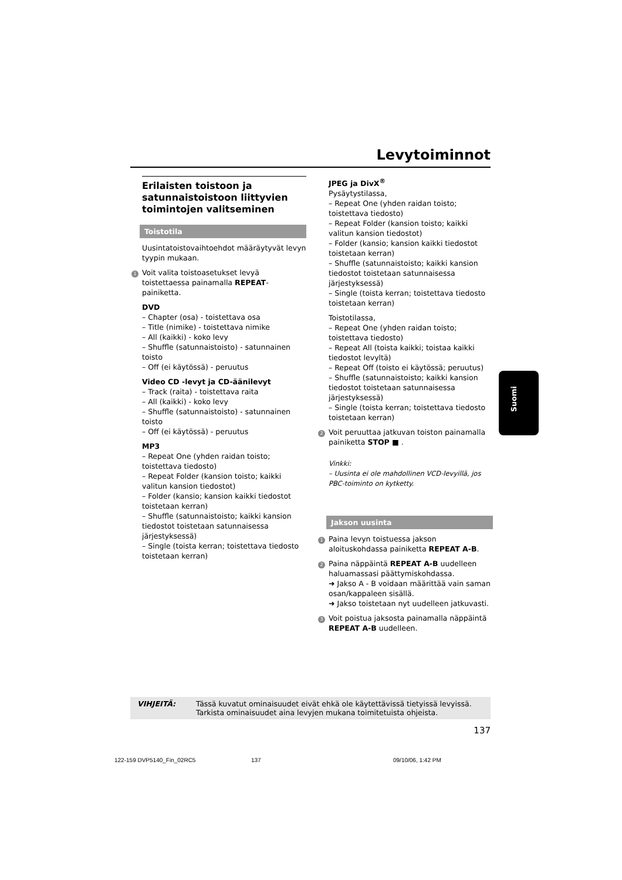Levytoiminnot
Erilaisten toistoon ja satunnaistoistoon liittyvien toimintojen valitseminen
Toistotila
Uusintatoistovaihtoehdot määräytyvät levyn tyypin mukaan.
1 Voit valita toistoasetukset levyä toistettaessa painamalla REPEAT-painiketta.
DVD
– Chapter (osa) - toistettava osa
– Title (nimike) - toistettava nimike
– All (kaikki) - koko levy
– Shuffle (satunnaistoisto) - satunnainen toisto
– Off (ei käytössä) - peruutus
Video CD -levyt ja CD-äänilevyt
– Track (raita) - toistettava raita
– All (kaikki) - koko levy
– Shuffle (satunnaistoisto) - satunnainen toisto
– Off (ei käytössä) - peruutus
MP3
– Repeat One (yhden raidan toisto; toistettava tiedosto)
– Repeat Folder (kansion toisto; kaikki valitun kansion tiedostot)
– Folder (kansio; kansion kaikki tiedostot toistetaan kerran)
– Shuffle (satunnaistoisto; kaikki kansion tiedostot toistetaan satunnaisessa järjestyksessä)
– Single (toista kerran; toistettava tiedosto toistetaan kerran)
JPEG ja DivX<sup>®</sup>
Pysäytystilassa,
– Repeat One (yhden raidan toisto; toistettava tiedosto)
– Repeat Folder (kansion toisto; kaikki valitun kansion tiedostot)
– Folder (kansio; kansion kaikki tiedostot toistetaan kerran)
– Shuffle (satunnaistoisto; kaikki kansion tiedostot toistetaan satunnaisessa järjestyksessä)
– Single (toista kerran; toistettava tiedosto toistetaan kerran)
Toistotilassa,
– Repeat One (yhden raidan toisto; toistettava tiedosto)
– Repeat All (toista kaikki; toistaa kaikki tiedostot levyltä)
– Repeat Off (toisto ei käytössä; peruutus)
– Shuffle (satunnaistoisto; kaikki kansion tiedostot toistetaan satunnaisessa järjestyksessä)
– Single (toista kerran; toistettava tiedosto toistetaan kerran)
2 Voit peruuttaa jatkuvan toiston painamalla painiketta STOP ■ .
Vinkki:
– Uusinta ei ole mahdollinen VCD-levyillä, jos PBC-toiminto on kytketty.
Jakson uusinta
1 Paina levyn toistuessa jakson aloituskohdassa painiketta REPEAT A-B.
2 Paina näppäintä REPEAT A-B uudelleen haluamassasi päättymiskohdassa.
➜ Jakso A - B voidaan määrittää vain saman osan/kappaleen sisällä.
➜ Jakso toistetaan nyt uudelleen jatkuvasti.
3 Voit poistua jaksosta painamalla näppäintä REPEAT A-B uudelleen.
Suomi
VIHJEITÄ: Tässä kuvatut ominaisuudet eivät ehkä ole käytettävissä tietyissä levyissä.
Tarkista ominaisuudet aina levyjen mukana toimitetuista ohjeista.
137
122-159 DVP5140_Fin_02RC5 137 09/10/06, 1:42 PM